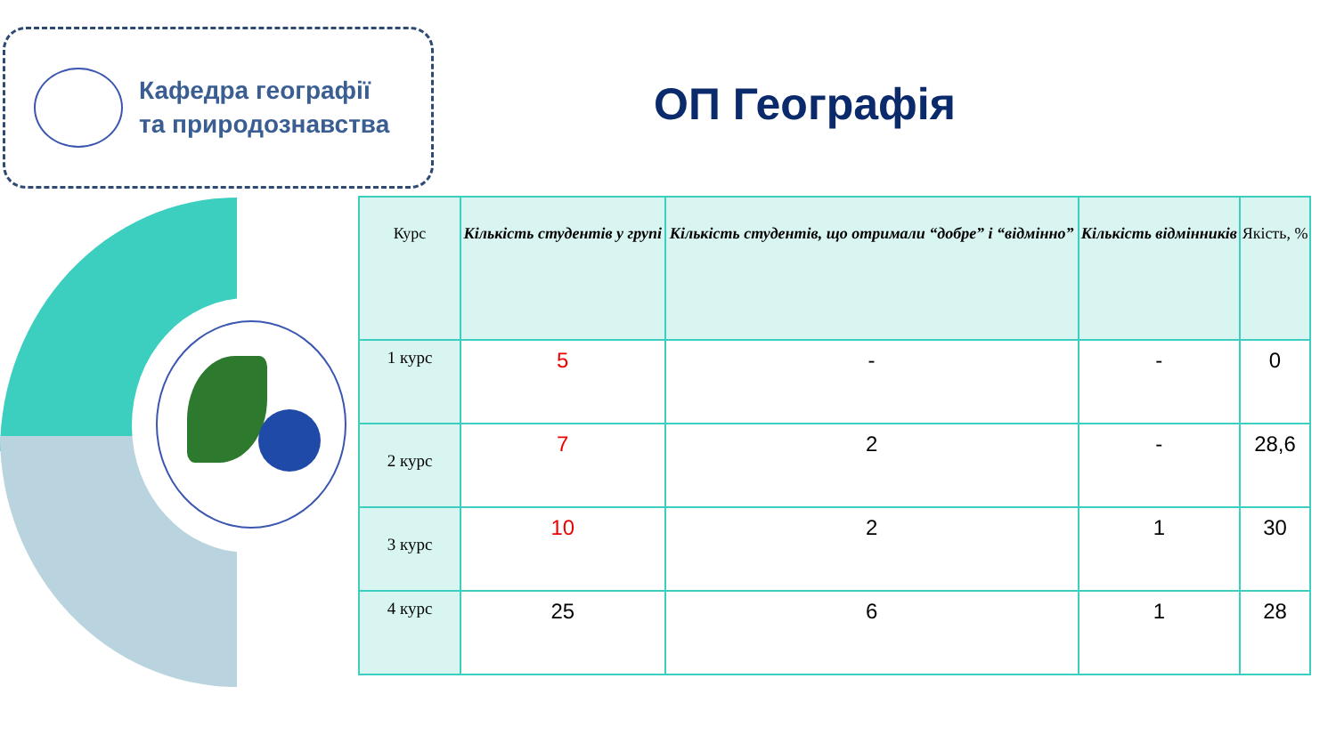Кафедра географії
та природознавства
ОП Географія
| Курс | Кількість студентів у групі | Кількість студентів, що отримали “добре” і “відмінно” | Кількість відмінників | Якість, % |
| --- | --- | --- | --- | --- |
| 1 курс | 5 | - | - | 0 |
| 2 курс | 7 | 2 | - | 28,6 |
| 3 курс | 10 | 2 | 1 | 30 |
| 4 курс | 25 | 6 | 1 | 28 |